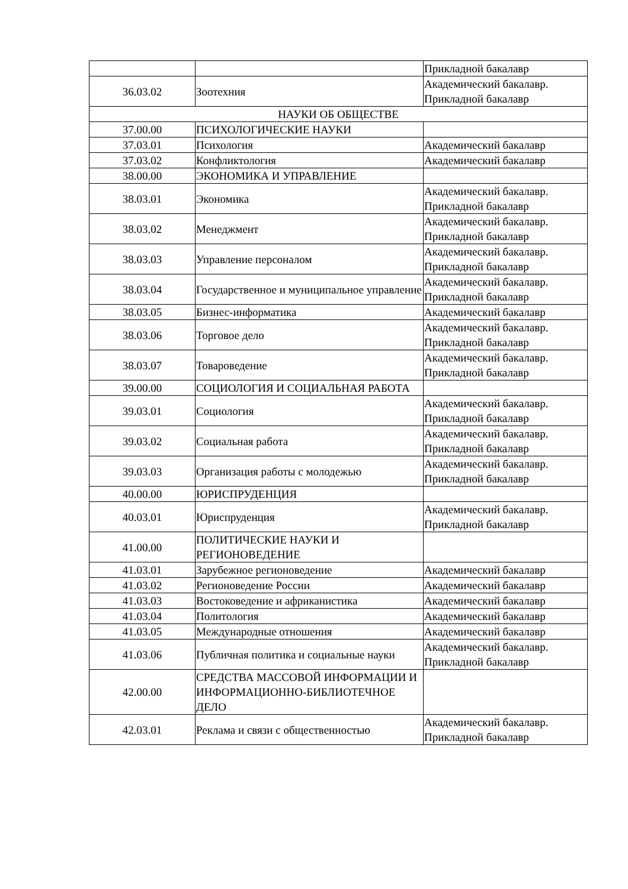| | | Прикладной бакалавр |
| 36.03.02 | Зоотехния | Академический бакалавр. Прикладной бакалавр |
| НАУКИ ОБ ОБЩЕСТВЕ | | |
| 37.00.00 | ПСИХОЛОГИЧЕСКИЕ НАУКИ | |
| 37.03.01 | Психология | Академический бакалавр |
| 37.03.02 | Конфликтология | Академический бакалавр |
| 38.00.00 | ЭКОНОМИКА И УПРАВЛЕНИЕ | |
| 38.03.01 | Экономика | Академический бакалавр. Прикладной бакалавр |
| 38.03.02 | Менеджмент | Академический бакалавр. Прикладной бакалавр |
| 38.03.03 | Управление персоналом | Академический бакалавр. Прикладной бакалавр |
| 38.03.04 | Государственное и муниципальное управление | Академический бакалавр. Прикладной бакалавр |
| 38.03.05 | Бизнес-информатика | Академический бакалавр |
| 38.03.06 | Торговое дело | Академический бакалавр. Прикладной бакалавр |
| 38.03.07 | Товароведение | Академический бакалавр. Прикладной бакалавр |
| 39.00.00 | СОЦИОЛОГИЯ И СОЦИАЛЬНАЯ РАБОТА | |
| 39.03.01 | Социология | Академический бакалавр. Прикладной бакалавр |
| 39.03.02 | Социальная работа | Академический бакалавр. Прикладной бакалавр |
| 39.03.03 | Организация работы с молодежью | Академический бакалавр. Прикладной бакалавр |
| 40.00.00 | ЮРИСПРУДЕНЦИЯ | |
| 40.03.01 | Юриспруденция | Академический бакалавр. Прикладной бакалавр |
| 41.00.00 | ПОЛИТИЧЕСКИЕ НАУКИ И РЕГИОНОВЕДЕНИЕ | |
| 41.03.01 | Зарубежное регионоведение | Академический бакалавр |
| 41.03.02 | Регионоведение России | Академический бакалавр |
| 41.03.03 | Востоковедение и африканистика | Академический бакалавр |
| 41.03.04 | Политология | Академический бакалавр |
| 41.03.05 | Международные отношения | Академический бакалавр |
| 41.03.06 | Публичная политика и социальные науки | Академический бакалавр. Прикладной бакалавр |
| 42.00.00 | СРЕДСТВА МАССОВОЙ ИНФОРМАЦИИ И ИНФОРМАЦИОННО-БИБЛИОТЕЧНОЕ ДЕЛО | |
| 42.03.01 | Реклама и связи с общественностью | Академический бакалавр. Прикладной бакалавр |